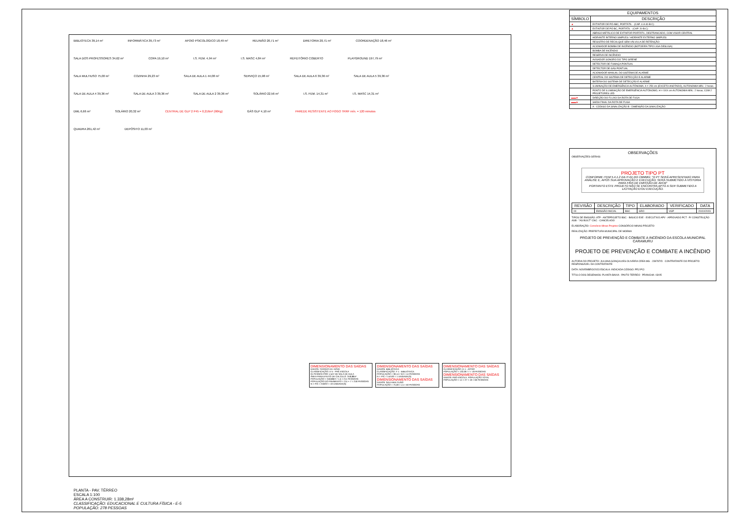BIBLIOTECA 39,14 m² INFORMÁTICA 39,73 m² APOIO PSICOLOGICO 18,49 m² REUNIÃO 20,71 m² DIRETORIA 20,71 m² COORDENAÇÃO 18,46 m² SALA DOS PROFESSORES 34,62 m² COPA 19,10 m² I.S. FEM. 4,94 m² I.S. MASC 4,84 m² REFEITÓRIO COBERTO PLAYGROUND 197,79 m² SALA MULTIUSO 75,00 m² COZINHA 29,23 m² SALA DE AULA 1 44,08 m² SERVIÇO 15,98 m² SALA DE AULA 6 39,36 m² SALA DE AULA 5 39,36 m² SALA DE AULA 4 39,36 m² SALA DE AULA 3 39,36 m² SALA DE AULA 2 39,36 m² SOLÁRIO 22,56 m² I.S. FEM. 14,31 m² I.S. MASC 14,31 m² DML 6,66 m² SOLÁRIO 20,32 m² CENTRAL DE GLP 2 P45 = 0,216m³ (90Kg) GÁS GLP 4,10 m² PAREDE RESISTENTE AO FOGO TRRF mín. = 120 minutos QUADRA 261,42 m² DEPÓSITO 11,03 m²
DIMENSIONAMENTO DAS SAÍDAS
DADOS: TERREO ED. NOVA
CLASSIFICAÇÃO: E-5 - PRÉ ESCOLA
01 PESSOA POR 1,5m² DE SALA DE AULA
ÁREA PARA EFEITO DE CALCULO: 318,88m²
POPULAÇÃO = 318,88m² / 1,5 = 211 PESSOAS
POPULAÇÃO DO PAVIMENTO = 211 + 7 = 218 PESSOAS
N = P/C = 218/22 = 10 UNIDADE(S)
DIMENSIONAMENTO DAS SAÍDAS
DADOS: BIBLIOTECA
CLASSIFICAÇÃO: F-1 - BIBLIOTECA
POPULAÇÃO = 39,14 / 3,0 = 14 PESSOAS
N = P/C = 14/100 = 1 UNIDADE(S)
DIMENSIONAMENTO DAS SAÍDAS
DADOS: SALA MULTIUSO
POPULAÇÃO = 75,00 / 1,5 = 50 PESSOAS
DIMENSIONAMENTO DAS SAÍDAS
CLASSIFICAÇÃO: D-1 - APOIO
POPULAÇÃO = 132,09 / 7 = 19 PESSOAS
DIMENSIONAMENTO DAS SAÍDAS
DADOS: PRÉ-ESCOLA, POPULAÇÃO TOTAL
POPULAÇÃO = 14 + 27 + 19 = 60 PESSOAS
PLANTA - PAV. TÉRREO
ESCALA 1:100
ÁREA A CONSTRUIR: 1.338,28m²
CLASSIFICAÇÃO: EDUCACIONAL E CULTURA FÍSICA - E-5
POPULAÇÃO: 278 PESSOAS
| EQUIPAMENTOS | |
| --- | --- |
| SÍMBOLO | DESCRIÇÃO |
| ▲ | EXTINTOR DE PÓ ABC, PORTÁTIL - (CAP. 4-A:40-B:C) |
| ▲ | EXTINTOR DE PÓ BC, PORTÁTIL - (CAP. 20-B:C) |
| | ABRIGO METÁLICO DE EXTINTOR PORTÁTIL, DESTRANCADO, COM VISOR CENTRAL |
| | HIDRANTE INTERNO SIMPLES / HIDRANTE EXTERNO SIMPLES |
| | REGISTRO DE RECALQUE SEM VÁLVULA DE RETENÇÃO |
| | ACIONADOR BOMBA DE INCÊNDIO (BOTOEIRA TIPO LIGA-DESLIGA) |
| | BOMBA DE INCÊNDIO |
| | RESERVA DE INCÊNDIO |
| | AVISADOR SONORO DO TIPO SIRENE |
| | DETECTOR DE FUMAÇA PONTUAL |
| | DETECTOR DE GÁS PONTUAL |
| | ACIONADOR MANUAL DO SISTEMA DE ALARME |
| | CENTRAL DO SISTEMA DE DETECÇÃO E ALARME |
| | BATERIA DO SISTEMA DE DETECÇÃO E ALARME |
| | ILUMINAÇÃO DE EMERGÊNCIA AUTÔNOMA, h = 250 cm (EXCETO ANOTADO), AUTONOMIA MÍN.: 2 horas. |
| | PONTO DE ILUMINAÇÃO DE EMERGÊNCIA AUTÔNOMO, H = XXX cm AUTONOMIA MÍN.: 2 horas, COM 2 PROJETORES LED |
| ▬▬► | DIREÇÃO DO FLUXO DA ROTA DE FUGA |
| ▬▬► | SAÍDA FINAL DA ROTA DE FUGA |
| | A - CÓDIGO DA SINALIZAÇÃO B - DIMENSÃO DA SINALIZAÇÃO |
OBSERVAÇÕES
OBSERVAÇÕES GERAIS:
PROJETO TIPO PT
CONFORME ITEM 5.4.1.2 DA IT-01 DO CBMMG: "O PT SERÁ APRESENTADO PARA ANÁLISE E, APÓS SUA APROVAÇÃO E EXECUÇÃO, SERÁ SUBMETIDO À VISTORIA PARA FINS DE EMISSÃO DE AVCB"
PORTANTO ESTE PROJETO NÃO SE ENCONTRA APTO A SER SUBMETIDO A LICITAÇÃO E/OU EXECUÇÃO.
| REVISÃO | DESCRIÇÃO | TIPO | ELABORADO | VERIFICADO | DATA |
| --- | --- | --- | --- | --- | --- |
| 00 | EMISSÃO INICIAL | BSC | GRO | VGP | 20/10/2023 |
TIPOS DE EMISSÃO: ATP - ANTEPROJETO BSC - BÁSICO EXE - EXECUTIVO APV - APROVADO PCT - P/ CONSTRUÇÃO ASB - "AS BUILT" CNC - CANCELADO
ELABORAÇÃO: Consórcio Minas Projetos CONSÓRCIO MINAS PROJETO
REALIZAÇÃO: PREFEITURA MUNICIPAL DE MOEMA
PROJETO DE PREVENÇÃO E COMBATE A INCÊNDIO DA ESCOLA MUNICIPAL CARAMURU
PROJETO DE PREVENÇÃO E COMBATE A INCÊNDIO
AUTORIA DO PROJETO: JULIANA GONÇALVES OLIVEIRA CREA MG - 239787/D CONTRATANTE DO PROJETO: RESPONSÁVEL DA CONTRATANTE
DATA: NOVEMBRO/2023 ESCALA: INDICADA CÓDIGO: PRJ-PCI
TÍTULO DOS DESENHOS: PLANTA BAIXA - PAVTO TERREO PRANCHA: 03/05